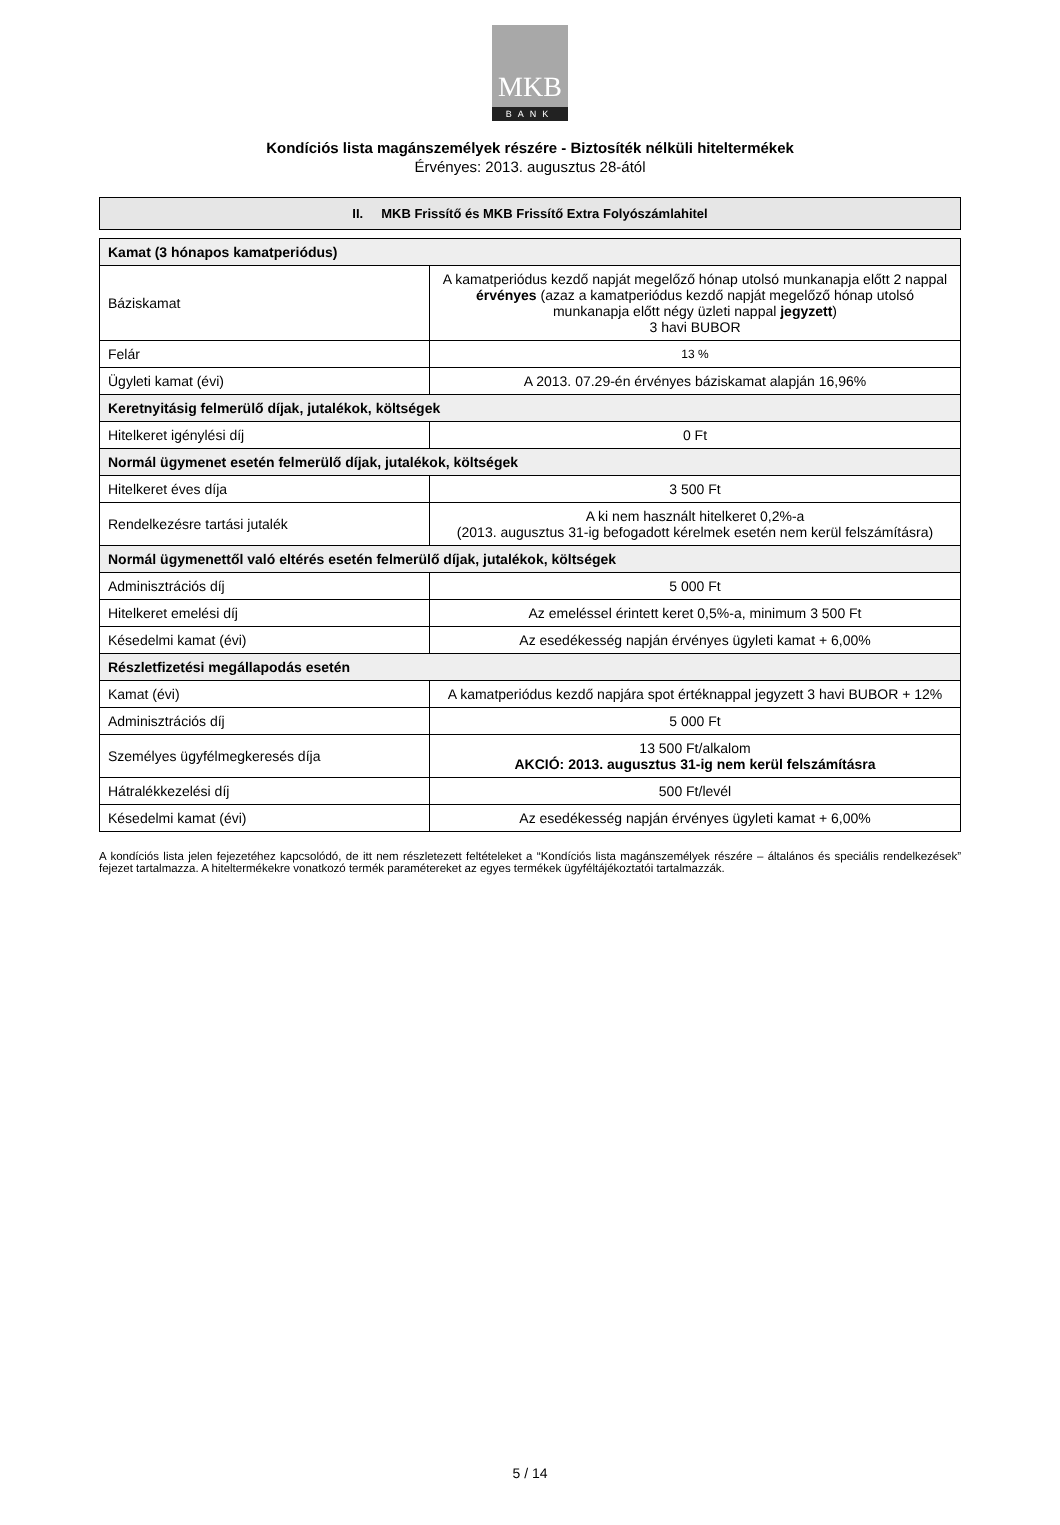MKB
BANK
Kondíciós lista magánszemélyek részére - Biztosíték nélküli hiteltermékek
Érvényes: 2013. augusztus 28-ától
II. MKB Frissítő és MKB Frissítő Extra Folyószámlahitel
| Kamat (3 hónapos kamatperiódus) | |
| Báziskamat | A kamatperiódus kezdő napját megelőző hónap utolsó munkanapja előtt 2 nappal érvényes (azaz a kamatperiódus kezdő napját megelőző hónap utolsó munkanapja előtt négy üzleti nappal jegyzett ) 3 havi BUBOR |
| Felár | 13 % |
| Ügyleti kamat (évi) | A 2013. 07.29-én érvényes báziskamat alapján 16,96% |
| Keretnyitásig felmerülő díjak, jutalékok, költségek | |
| Hitelkeret igénylési díj | 0 Ft |
| Normál ügymenet esetén felmerülő díjak, jutalékok, költségek | |
| Hitelkeret éves díja | 3 500 Ft |
| Rendelkezésre tartási jutalék | A ki nem használt hitelkeret 0,2%-a (2013. augusztus 31-ig befogadott kérelmek esetén nem kerül felszámításra) |
| Normál ügymenettől való eltérés esetén felmerülő díjak, jutalékok, költségek | |
| Adminisztrációs díj | 5 000 Ft |
| Hitelkeret emelési díj | Az emeléssel érintett keret 0,5%-a, minimum 3 500 Ft |
| Késedelmi kamat (évi) | Az esedékesség napján érvényes ügyleti kamat + 6,00% |
| Részletfizetési megállapodás esetén | |
| Kamat (évi) | A kamatperiódus kezdő napjára spot értéknappal jegyzett 3 havi BUBOR + 12% |
| Adminisztrációs díj | 5 000 Ft |
| Személyes ügyfélmegkeresés díja | 13 500 Ft/alkalom AKCIÓ: 2013. augusztus 31-ig nem kerül felszámításra |
| Hátralékkezelési díj | 500 Ft/levél |
| Késedelmi kamat (évi) | Az esedékesség napján érvényes ügyleti kamat + 6,00% |
A kondíciós lista jelen fejezetéhez kapcsolódó, de itt nem részletezett feltételeket a “Kondíciós lista magánszemélyek részére – általános és speciális rendelkezések” fejezet tartalmazza. A hiteltermékekre vonatkozó termék paramétereket az egyes termékek ügyféltájékoztatói tartalmazzák.
5 / 14